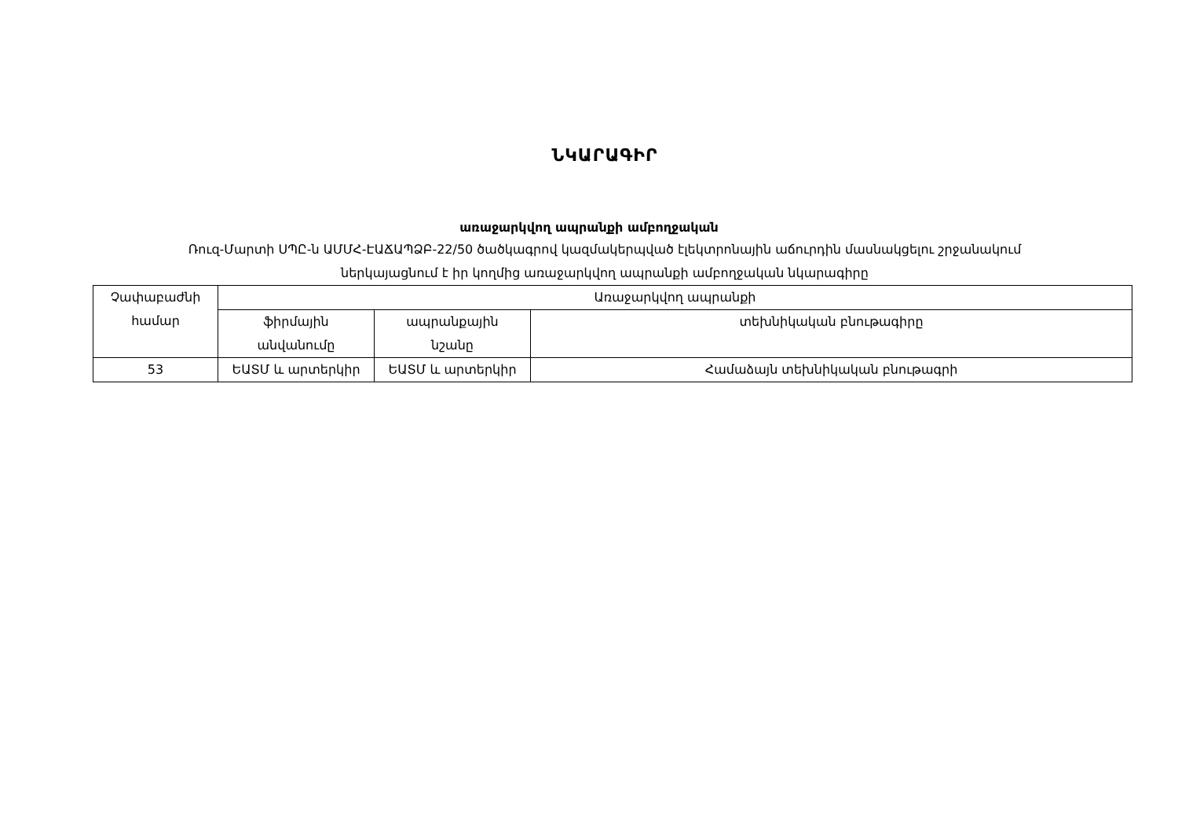ՆԿԱՐԱԳԻՐ
առաջարկվող ապրանքի ամբողջական
Ռուզ-Մարտի ՍՊԸ-ն ԱՄՄՀ-ԷԱՃԱՊՁԲ-22/50 ծածկագրով կազմակերպված էլեկտրոնային աճուրդին մասնակցելու շրջանակում
ներկայացնում է իր կողմից առաջարկվող ապրանքի ամբողջական նկարագիրը
| Չափաբաժնի համար | Առաջարկվող ապրանքի | | |
| --- | --- | --- | --- |
| | ֆիրմային անվանումը | ապրանքային նշանը | տեխնիկական բնութագիրը |
| 53 | ԵԱՏՄ և արտերկիր | ԵԱՏՄ և արտերկիր | Համաձայն տեխնիկական բնութագրի |